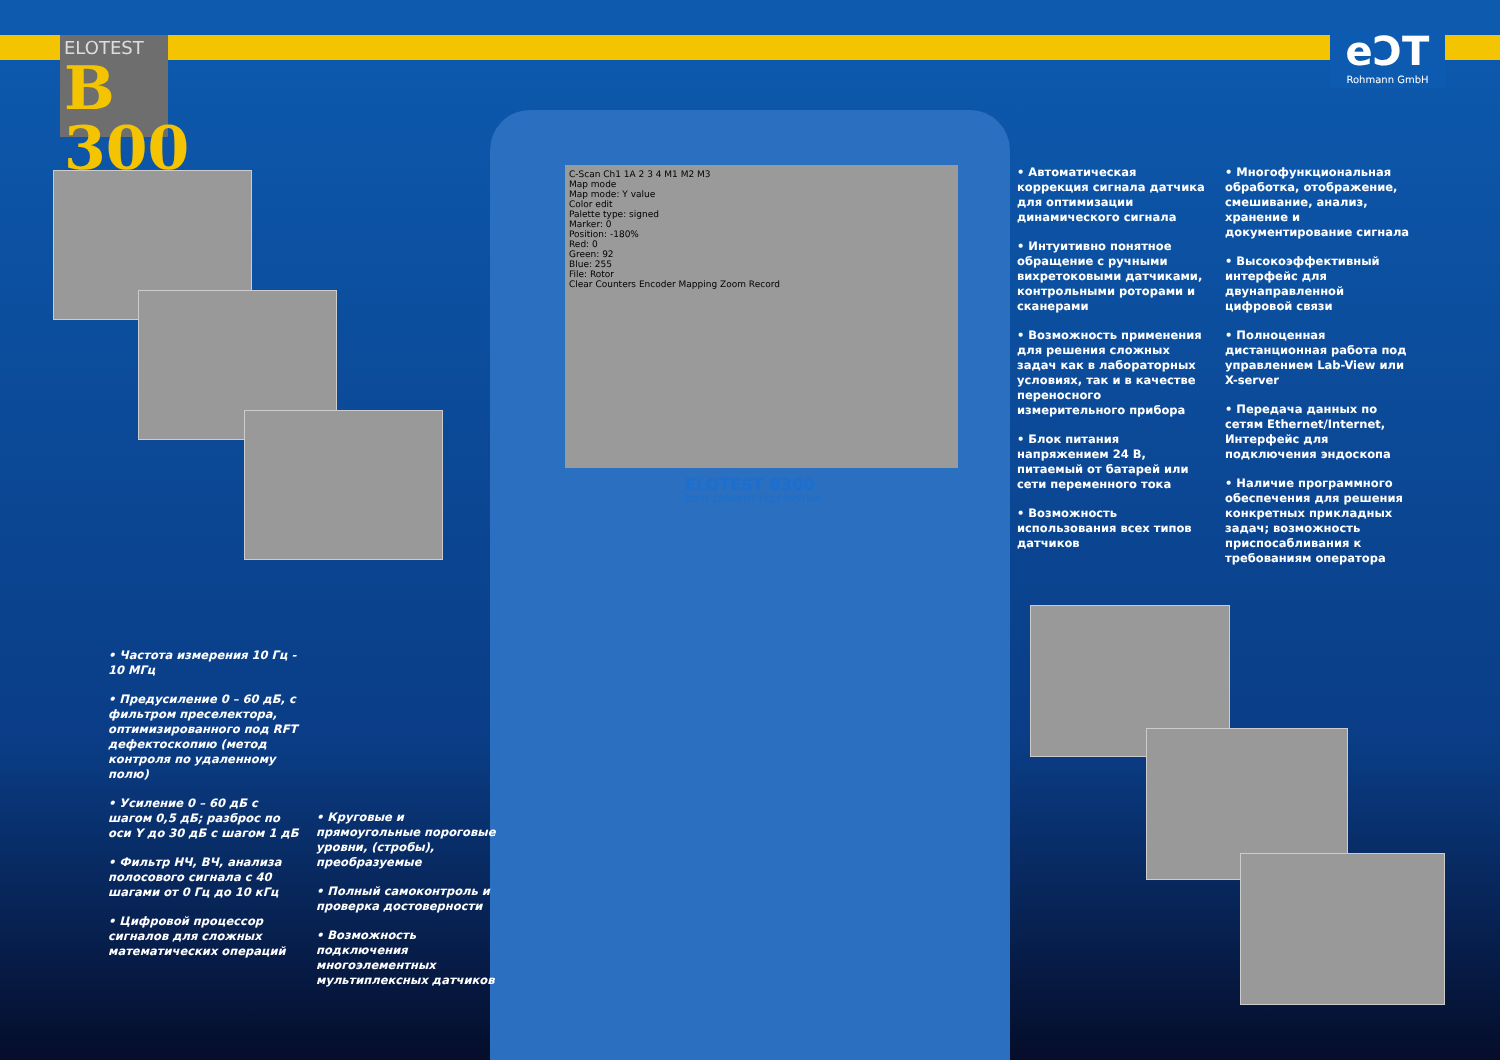ELOTEST
B 300
eƆT
Rohmann GmbH
C-Scan Ch1 1A 2 3 4 M1 M2 M3
Map mode
Map mode: Y value
Color edit
Palette type: signed
Marker: 0
Position: -180%
Red: 0
Green: 92
Blue: 255
File: Rotor
Clear Counters Encoder Mapping Zoom Record
ELOTEST B300
EDDY CURRENT TEST SYSTEM
• Автоматическая коррекция сигнала датчика для оптимизации динамического сигнала
• Интуитивно понятное обращение с ручными вихретоковыми датчиками, контрольными роторами и сканерами
• Возможность применения для решения сложных задач как в лабораторных условиях, так и в качестве переносного измерительного прибора
• Блок питания напряжением 24 В, питаемый от батарей или сети переменного тока
• Возможность использования всех типов датчиков
• Многофункциональная обработка, отображение, смешивание, анализ, хранение и документирование сигнала
• Высокоэффективный интерфейс для двунаправленной цифровой связи
• Полноценная дистанционная работа под управлением Lab-View или X-server
• Передача данных по сетям Ethernet/Internet, Интерфейс для подключения эндоскопа
• Наличие программного обеспечения для решения конкретных прикладных задач; возможность приспосабливания к требованиям оператора
• Частота измерения 10 Гц - 10 МГц
• Предусиление 0 – 60 дБ, с фильтром преселектора, оптимизированного под RFT дефектоскопию (метод контроля по удаленному полю)
• Усиление 0 – 60 дБ с шагом 0,5 дБ; разброс по оси Y до 30 дБ с шагом 1 дБ
• Фильтр НЧ, ВЧ, анализа полосового сигнала с 40 шагами от 0 Гц до 10 кГц
• Цифровой процессор сигналов для сложных математических операций
• Круговые и прямоугольные пороговые уровни, (стробы), преобразуемые
• Полный самоконтроль и проверка достоверности
• Возможность подключения многоэлементных мультиплексных датчиков